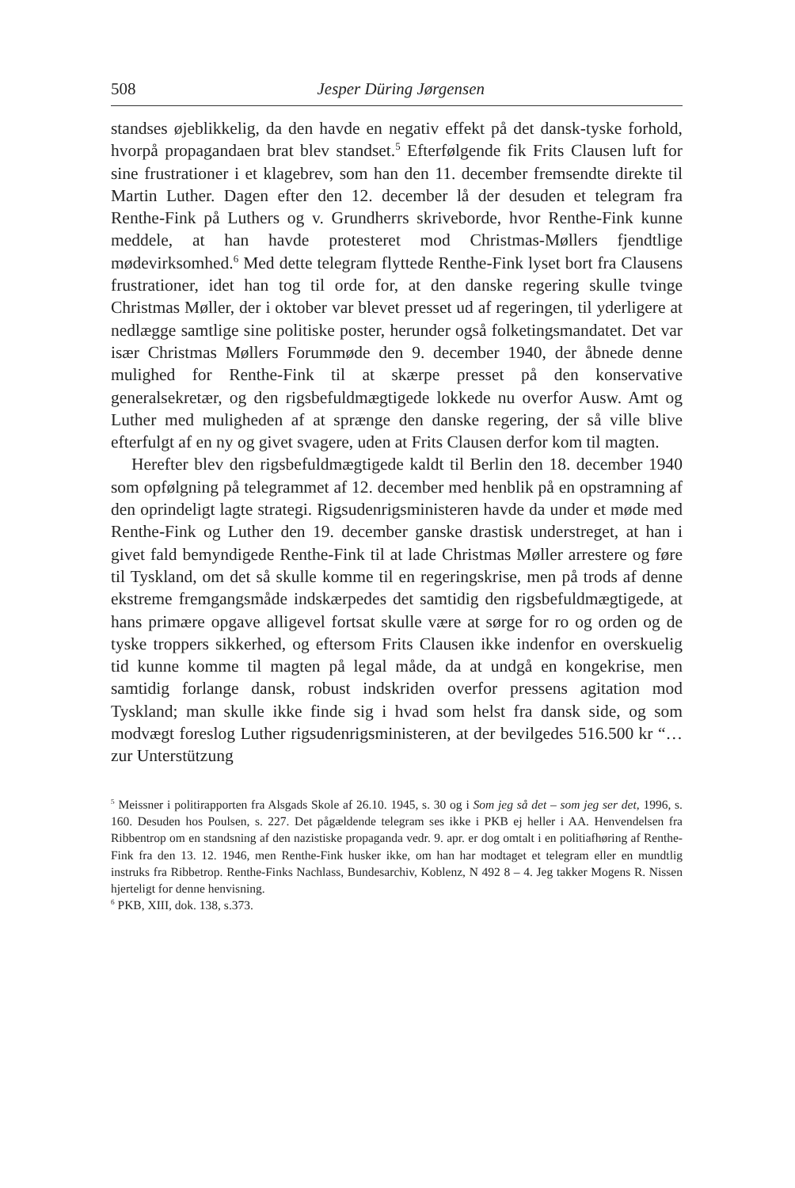508 Jesper Düring Jørgensen
standses øjeblikkelig, da den havde en negativ effekt på det dansk-tyske forhold, hvorpå propagandaen brat blev standset.<sup>5</sup> Efterfølgende fik Frits Clausen luft for sine frustrationer i et klagebrev, som han den 11. december fremsendte direkte til Martin Luther. Dagen efter den 12. december lå der desuden et telegram fra Renthe-Fink på Luthers og v. Grundherrs skriveborde, hvor Renthe-Fink kunne meddele, at han havde protesteret mod Christmas-Møllers fjendtlige mødevirksomhed.<sup>6</sup> Med dette telegram flyttede Renthe-Fink lyset bort fra Clausens frustrationer, idet han tog til orde for, at den danske regering skulle tvinge Christmas Møller, der i oktober var blevet presset ud af regeringen, til yderligere at nedlægge samtlige sine politiske poster, herunder også folketingsmandatet. Det var især Christmas Møllers Forummøde den 9. december 1940, der åbnede denne mulighed for Renthe-Fink til at skærpe presset på den konservative generalsekretær, og den rigsbefuldmægtigede lokkede nu overfor Ausw. Amt og Luther med muligheden af at sprænge den danske regering, der så ville blive efterfulgt af en ny og givet svagere, uden at Frits Clausen derfor kom til magten.
Herefter blev den rigsbefuldmægtigede kaldt til Berlin den 18. december 1940 som opfølgning på telegrammet af 12. december med henblik på en opstramning af den oprindeligt lagte strategi. Rigsudenrigsministeren havde da under et møde med Renthe-Fink og Luther den 19. december ganske drastisk understreget, at han i givet fald bemyndigede Renthe-Fink til at lade Christmas Møller arrestere og føre til Tyskland, om det så skulle komme til en regeringskrise, men på trods af denne ekstreme fremgangsmåde indskærpedes det samtidig den rigsbefuldmægtigede, at hans primære opgave alligevel fortsat skulle være at sørge for ro og orden og de tyske troppers sikkerhed, og eftersom Frits Clausen ikke indenfor en overskuelig tid kunne komme til magten på legal måde, da at undgå en kongekrise, men samtidig forlange dansk, robust indskriden overfor pressens agitation mod Tyskland; man skulle ikke finde sig i hvad som helst fra dansk side, og som modvægt foreslog Luther rigsudenrigsministeren, at der bevilgedes 516.500 kr “… zur Unterstützung
<sup>5</sup> Meissner i politirapporten fra Alsgads Skole af 26.10. 1945, s. 30 og i Som jeg så det – som jeg ser det, 1996, s. 160. Desuden hos Poulsen, s. 227. Det pågældende telegram ses ikke i PKB ej heller i AA. Henvendelsen fra Ribbentrop om en standsning af den nazistiske propaganda vedr. 9. apr. er dog omtalt i en politiafhøring af Renthe-Fink fra den 13. 12. 1946, men Renthe-Fink husker ikke, om han har modtaget et telegram eller en mundtlig instruks fra Ribbetrop. Renthe-Finks Nachlass, Bundesarchiv, Koblenz, N 492 8 – 4. Jeg takker Mogens R. Nissen hjerteligt for denne henvisning.
<sup>6</sup> PKB, XIII, dok. 138, s.373.